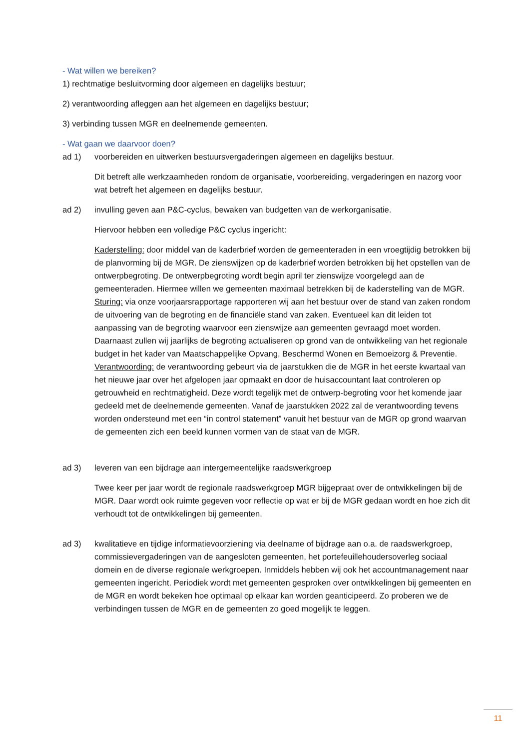- Wat willen we bereiken?
1) rechtmatige besluitvorming door algemeen en dagelijks bestuur;
2) verantwoording afleggen aan het algemeen en dagelijks bestuur;
3) verbinding tussen MGR en deelnemende gemeenten.
- Wat gaan we daarvoor doen?
ad 1) voorbereiden en uitwerken bestuursvergaderingen algemeen en dagelijks bestuur.
Dit betreft alle werkzaamheden rondom de organisatie, voorbereiding, vergaderingen en nazorg voor wat betreft het algemeen en dagelijks bestuur.
ad 2) invulling geven aan P&C-cyclus, bewaken van budgetten van de werkorganisatie.
Hiervoor hebben een volledige P&C cyclus ingericht:
Kaderstelling: door middel van de kaderbrief worden de gemeenteraden in een vroegtijdig betrokken bij de planvorming bij de MGR. De zienswijzen op de kaderbrief worden betrokken bij het opstellen van de ontwerpbegroting. De ontwerpbegroting wordt begin april ter zienswijze voorgelegd aan de gemeenteraden. Hiermee willen we gemeenten maximaal betrekken bij de kaderstelling van de MGR.
Sturing: via onze voorjaarsrapportage rapporteren wij aan het bestuur over de stand van zaken rondom de uitvoering van de begroting en de financiële stand van zaken. Eventueel kan dit leiden tot aanpassing van de begroting waarvoor een zienswijze aan gemeenten gevraagd moet worden. Daarnaast zullen wij jaarlijks de begroting actualiseren op grond van de ontwikkeling van het regionale budget in het kader van Maatschappelijke Opvang, Beschermd Wonen en Bemoeizorg & Preventie.
Verantwoording: de verantwoording gebeurt via de jaarstukken die de MGR in het eerste kwartaal van het nieuwe jaar over het afgelopen jaar opmaakt en door de huisaccountant laat controleren op getrouwheid en rechtmatigheid. Deze wordt tegelijk met de ontwerp-begroting voor het komende jaar gedeeld met de deelnemende gemeenten. Vanaf de jaarstukken 2022 zal de verantwoording tevens worden ondersteund met een “in control statement” vanuit het bestuur van de MGR op grond waarvan de gemeenten zich een beeld kunnen vormen van de staat van de MGR.
ad 3) leveren van een bijdrage aan intergemeentelijke raadswerkgroep
Twee keer per jaar wordt de regionale raadswerkgroep MGR bijgepraat over de ontwikkelingen bij de MGR. Daar wordt ook ruimte gegeven voor reflectie op wat er bij de MGR gedaan wordt en hoe zich dit verhoudt tot de ontwikkelingen bij gemeenten.
ad 3) kwalitatieve en tijdige informatievoorziening via deelname of bijdrage aan o.a. de raadswerkgroep, commissievergaderingen van de aangesloten gemeenten, het portefeuillehoudersoverleg sociaal domein en de diverse regionale werkgroepen. Inmiddels hebben wij ook het accountmanagement naar gemeenten ingericht. Periodiek wordt met gemeenten gesproken over ontwikkelingen bij gemeenten en de MGR en wordt bekeken hoe optimaal op elkaar kan worden geanticipeerd. Zo proberen we de verbindingen tussen de MGR en de gemeenten zo goed mogelijk te leggen.
11